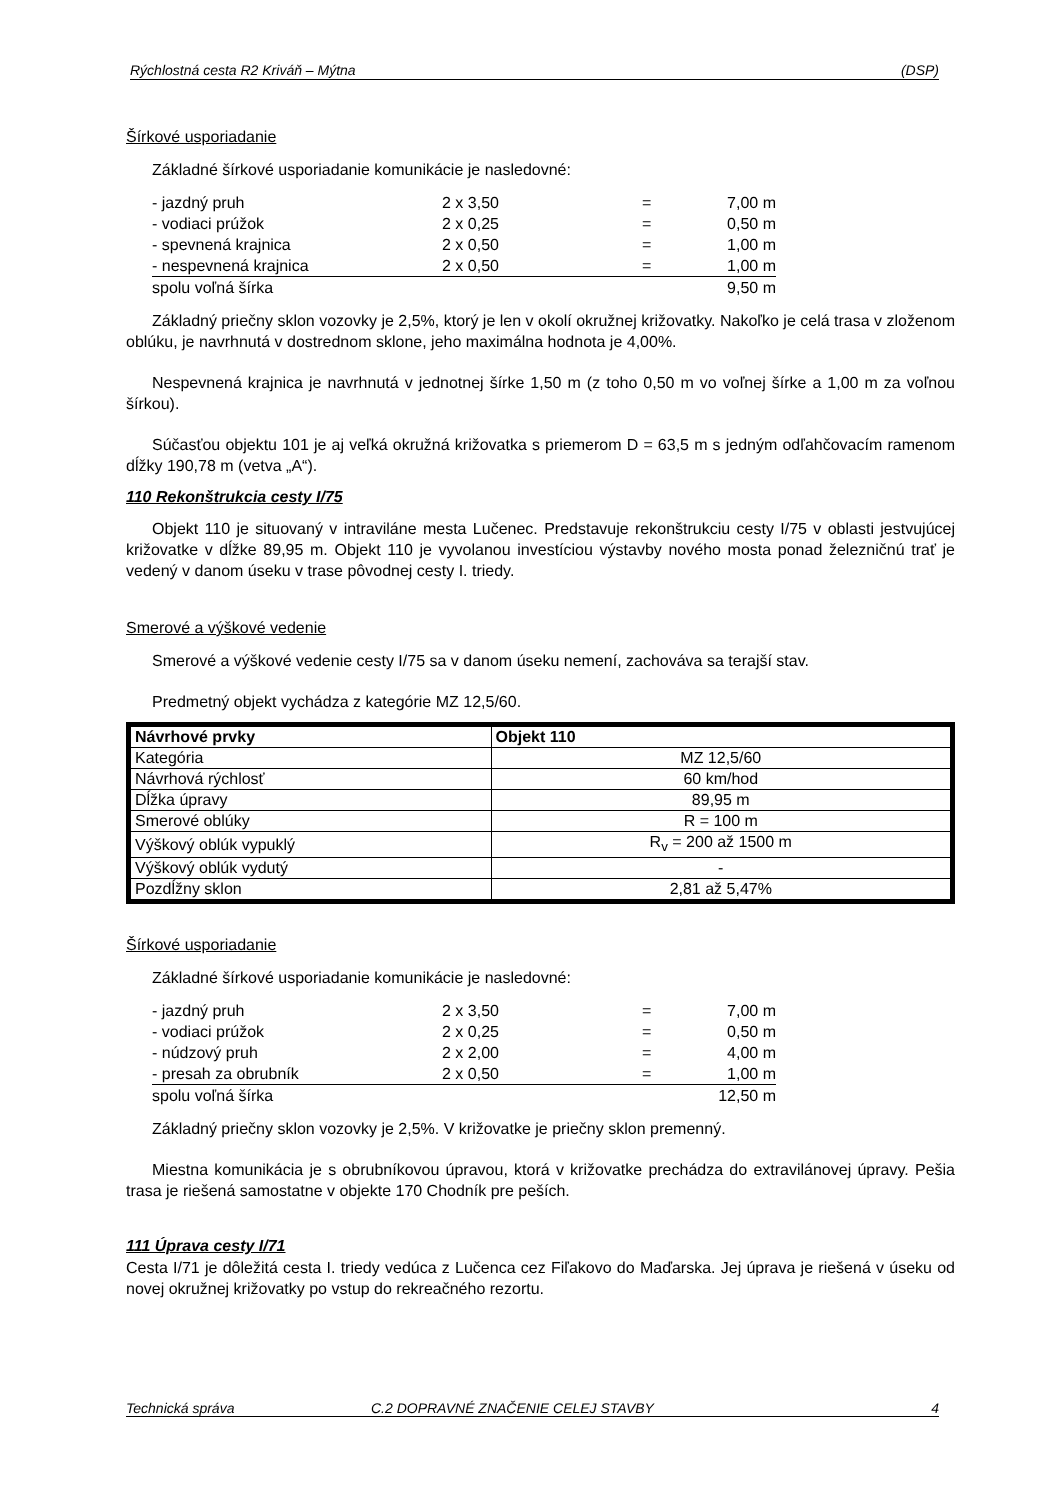Rýchlostná cesta R2 Kriváň – Mýtna (DSP)
Šírkové usporiadanie
Základné šírkové usporiadanie komunikácie je nasledovné:
| - jazdný pruh | 2 x 3,50 | = | 7,00 m |
| - vodiaci prúžok | 2 x 0,25 | = | 0,50 m |
| - spevnená krajnica | 2 x 0,50 | = | 1,00 m |
| - nespevnená krajnica | 2 x 0,50 | = | 1,00 m |
| spolu voľná šírka | | | 9,50 m |
Základný priečny sklon vozovky je 2,5%, ktorý je len v okolí okružnej križovatky. Nakoľko je celá trasa v zloženom oblúku, je navrhnutá v dostrednom sklone, jeho maximálna hodnota je 4,00%.
Nespevnená krajnica je navrhnutá v jednotnej šírke 1,50 m (z toho 0,50 m vo voľnej šírke a 1,00 m za voľnou šírkou).
Súčasťou objektu 101 je aj veľká okružná križovatka s priemerom D = 63,5 m s jedným odľahčovacím ramenom dĺžky 190,78 m (vetva „A“).
110 Rekonštrukcia cesty I/75
Objekt 110 je situovaný v intraviláne mesta Lučenec. Predstavuje rekonštrukciu cesty I/75 v oblasti jestvujúcej križovatke v dĺžke 89,95 m. Objekt 110 je vyvolanou investíciou výstavby nového mosta ponad železničnú trať je vedený v danom úseku v trase pôvodnej cesty I. triedy.
Smerové a výškové vedenie
Smerové a výškové vedenie cesty I/75 sa v danom úseku nemení, zachováva sa terajší stav.
Predmetný objekt vychádza z kategórie MZ 12,5/60.
| Návrhové prvky | Objekt 110 |
| --- | --- |
| Kategória | MZ 12,5/60 |
| Návrhová rýchlosť | 60 km/hod |
| Dĺžka úpravy | 89,95 m |
| Smerové oblúky | R = 100 m |
| Výškový oblúk vypuklý | R<sub>v</sub> = 200 až 1500 m |
| Výškový oblúk vydutý | - |
| Pozdĺžny sklon | 2,81 až 5,47% |
Šírkové usporiadanie
Základné šírkové usporiadanie komunikácie je nasledovné:
| - jazdný pruh | 2 x 3,50 | = | 7,00 m |
| - vodiaci prúžok | 2 x 0,25 | = | 0,50 m |
| - núdzový pruh | 2 x 2,00 | = | 4,00 m |
| - presah za obrubník | 2 x 0,50 | = | 1,00 m |
| spolu voľná šírka | | | 12,50 m |
Základný priečny sklon vozovky je 2,5%. V križovatke je priečny sklon premenný.
Miestna komunikácia je s obrubníkovou úpravou, ktorá v križovatke prechádza do extravilánovej úpravy. Pešia trasa je riešená samostatne v objekte 170 Chodník pre peších.
111 Úprava cesty I/71
Cesta I/71 je dôležitá cesta I. triedy vedúca z Lučenca cez Fiľakovo do Maďarska. Jej úprava je riešená v úseku od novej okružnej križovatky po vstup do rekreačného rezortu.
Technická správa C.2 DOPRAVNÉ ZNAČENIE CELEJ STAVBY 4